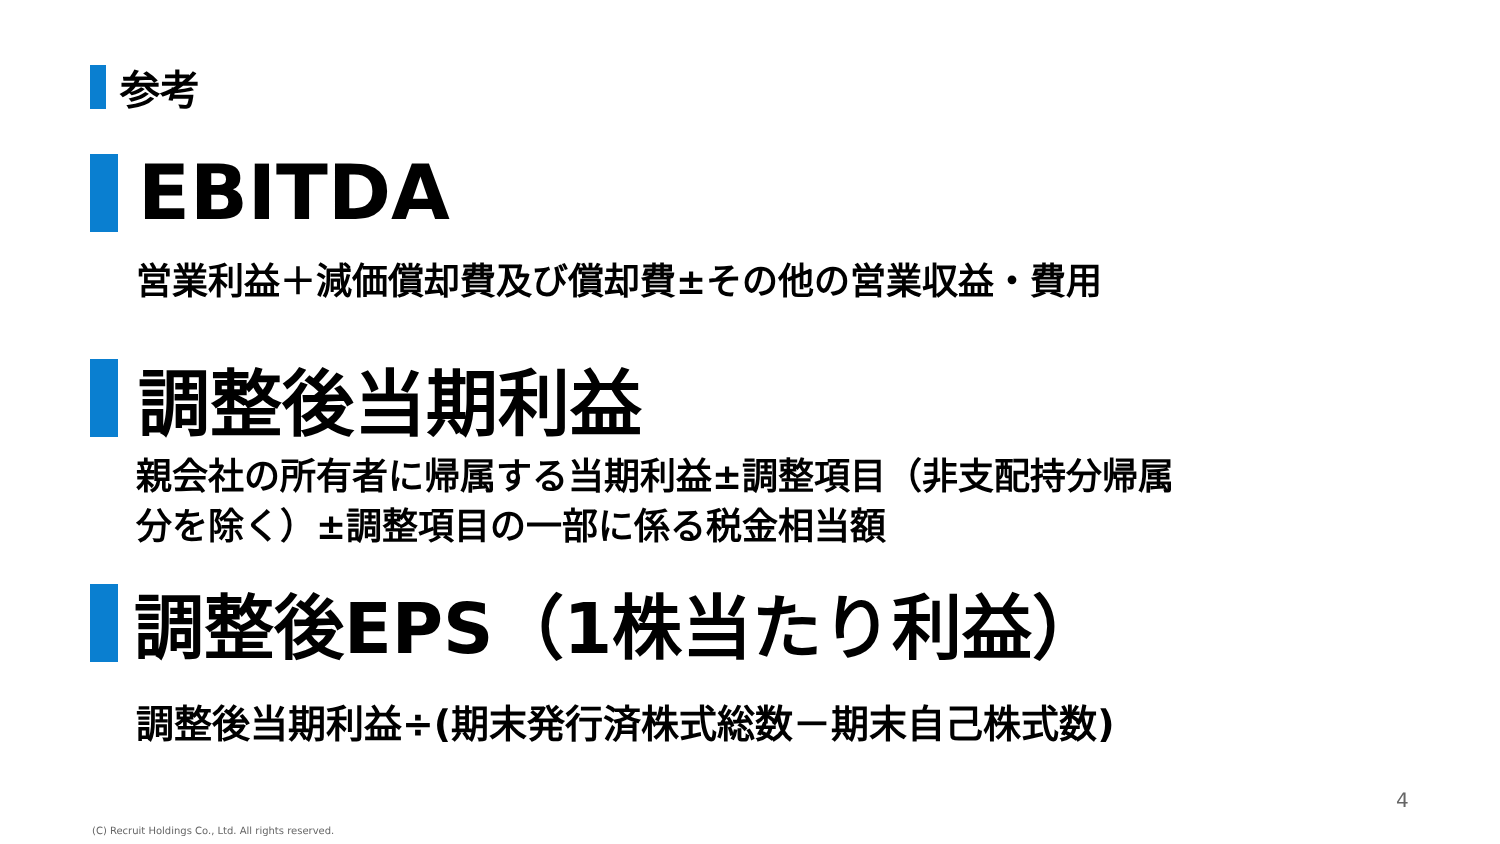参考
EBITDA
営業利益＋減価償却費及び償却費±その他の営業収益・費用
調整後当期利益
親会社の所有者に帰属する当期利益±調整項目（非支配持分帰属
分を除く）±調整項目の一部に係る税金相当額
調整後EPS（1株当たり利益）
調整後当期利益÷(期末発行済株式総数－期末自己株式数)
4
(C) Recruit Holdings Co., Ltd. All rights reserved.